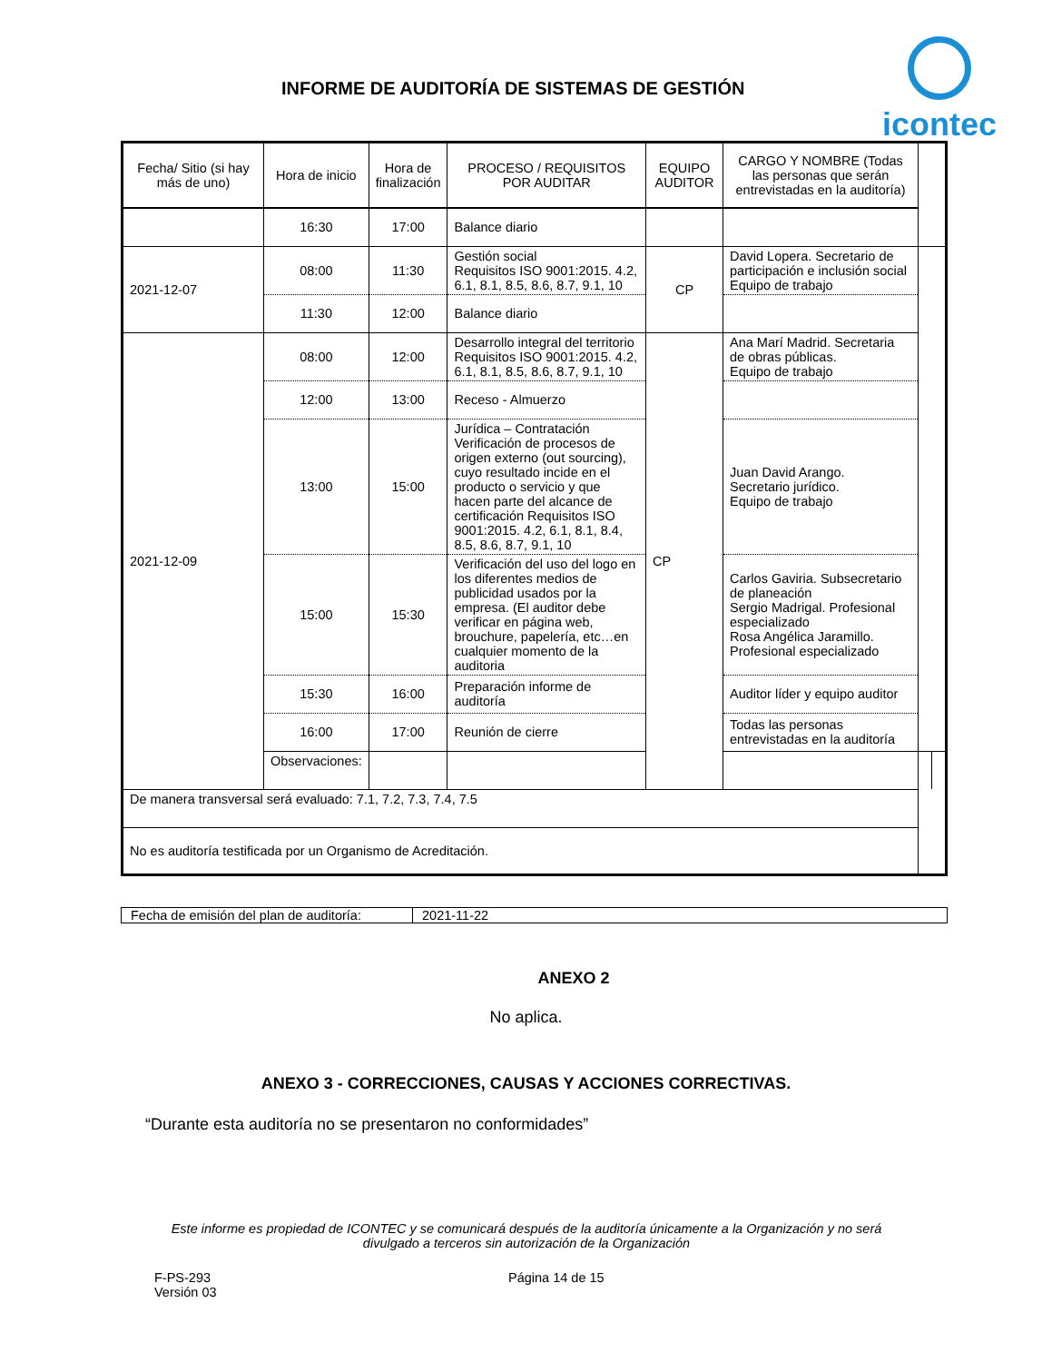INFORME DE AUDITORÍA DE SISTEMAS DE GESTIÓN
icontec
| Fecha/ Sitio (si hay más de uno) | Hora de inicio | Hora de finalización | PROCESO / REQUISITOS POR AUDITAR | EQUIPO AUDITOR | CARGO Y NOMBRE (Todas las personas que serán entrevistadas en la auditoría) | | |
| --- | --- | --- | --- | --- | --- | --- | --- |
| | 16:30 | 17:00 | Balance diario | | | | |
| 2021-12-07 | 08:00 | 11:30 | Gestión social Requisitos ISO 9001:2015. 4.2, 6.1, 8.1, 8.5, 8.6, 8.7, 9.1, 10 | CP | David Lopera. Secretario de participación e inclusión social Equipo de trabajo | | |
| | 11:30 | 12:00 | Balance diario | | | | |
| 2021-12-09 | 08:00 | 12:00 | Desarrollo integral del territorio Requisitos ISO 9001:2015. 4.2, 6.1, 8.1, 8.5, 8.6, 8.7, 9.1, 10 | CP | Ana Marí Madrid. Secretaria de obras públicas. Equipo de trabajo | | |
| | 12:00 | 13:00 | Receso - Almuerzo | | | | |
| | 13:00 | 15:00 | Jurídica – Contratación Verificación de procesos de origen externo (out sourcing), cuyo resultado incide en el producto o servicio y que hacen parte del alcance de certificación Requisitos ISO 9001:2015. 4.2, 6.1, 8.1, 8.4, 8.5, 8.6, 8.7, 9.1, 10 | | Juan David Arango. Secretario jurídico. Equipo de trabajo | | |
| | 15:00 | 15:30 | Verificación del uso del logo en los diferentes medios de publicidad usados por la empresa. (El auditor debe verificar en página web, brouchure, papelería, etc…en cualquier momento de la auditoria | | Carlos Gaviria. Subsecretario de planeación Sergio Madrigal. Profesional especializado Rosa Angélica Jaramillo. Profesional especializado | | |
| | 15:30 | 16:00 | Preparación informe de auditoría | | Auditor líder y equipo auditor | | |
| | 16:00 | 17:00 | Reunión de cierre | | Todas las personas entrevistadas en la auditoría | | |
| | Observaciones: | | | | | | |
| De manera transversal será evaluado: 7.1, 7.2, 7.3, 7.4, 7.5 | | | | | | | |
| No es auditoría testificada por un Organismo de Acreditación. | | | | | | | |
| Fecha de emisión del plan de auditoría: | 2021-11-22 |
ANEXO 2
No aplica.
ANEXO 3 - CORRECCIONES, CAUSAS Y ACCIONES CORRECTIVAS.
“Durante esta auditoría no se presentaron no conformidades”
Este informe es propiedad de ICONTEC y se comunicará después de la auditoría únicamente a la Organización y no será divulgado a terceros sin autorización de la Organización
F-PS-293
Versión 03
Página 14 de 15